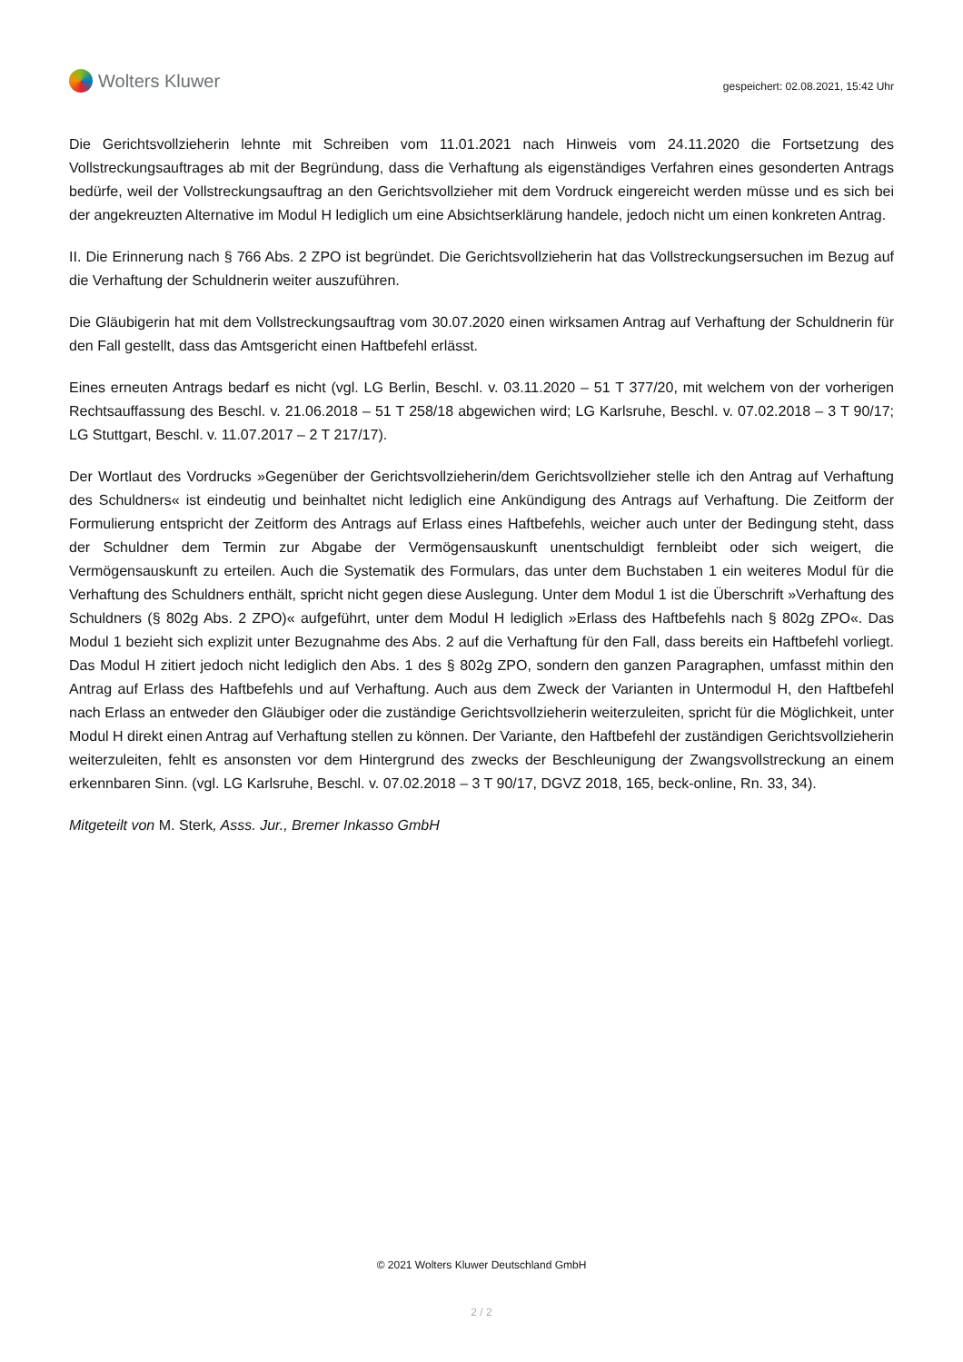Wolters Kluwer
gespeichert: 02.08.2021, 15:42 Uhr
Die Gerichtsvollzieherin lehnte mit Schreiben vom 11.01.2021 nach Hinweis vom 24.11.2020 die Fortsetzung des Vollstreckungsauftrages ab mit der Begründung, dass die Verhaftung als eigenständiges Verfahren eines gesonderten Antrags bedürfe, weil der Vollstreckungsauftrag an den Gerichtsvollzieher mit dem Vordruck eingereicht werden müsse und es sich bei der angekreuzten Alternative im Modul H lediglich um eine Absichtserklärung handele, jedoch nicht um einen konkreten Antrag.
II. Die Erinnerung nach § 766 Abs. 2 ZPO ist begründet. Die Gerichtsvollzieherin hat das Vollstreckungsersuchen im Bezug auf die Verhaftung der Schuldnerin weiter auszuführen.
Die Gläubigerin hat mit dem Vollstreckungsauftrag vom 30.07.2020 einen wirksamen Antrag auf Verhaftung der Schuldnerin für den Fall gestellt, dass das Amtsgericht einen Haftbefehl erlässt.
Eines erneuten Antrags bedarf es nicht (vgl. LG Berlin, Beschl. v. 03.11.2020 – 51 T 377/20, mit welchem von der vorherigen Rechtsauffassung des Beschl. v. 21.06.2018 – 51 T 258/18 abgewichen wird; LG Karlsruhe, Beschl. v. 07.02.2018 – 3 T 90/17; LG Stuttgart, Beschl. v. 11.07.2017 – 2 T 217/17).
Der Wortlaut des Vordrucks »Gegenüber der Gerichtsvollzieherin/dem Gerichtsvollzieher stelle ich den Antrag auf Verhaftung des Schuldners« ist eindeutig und beinhaltet nicht lediglich eine Ankündigung des Antrags auf Verhaftung. Die Zeitform der Formulierung entspricht der Zeitform des Antrags auf Erlass eines Haftbefehls, weicher auch unter der Bedingung steht, dass der Schuldner dem Termin zur Abgabe der Vermögensauskunft unentschuldigt fernbleibt oder sich weigert, die Vermögensauskunft zu erteilen. Auch die Systematik des Formulars, das unter dem Buchstaben 1 ein weiteres Modul für die Verhaftung des Schuldners enthält, spricht nicht gegen diese Auslegung. Unter dem Modul 1 ist die Überschrift »Verhaftung des Schuldners (§ 802g Abs. 2 ZPO)« aufgeführt, unter dem Modul H lediglich »Erlass des Haftbefehls nach § 802g ZPO«. Das Modul 1 bezieht sich explizit unter Bezugnahme des Abs. 2 auf die Verhaftung für den Fall, dass bereits ein Haftbefehl vorliegt. Das Modul H zitiert jedoch nicht lediglich den Abs. 1 des § 802g ZPO, sondern den ganzen Paragraphen, umfasst mithin den Antrag auf Erlass des Haftbefehls und auf Verhaftung. Auch aus dem Zweck der Varianten in Untermodul H, den Haftbefehl nach Erlass an entweder den Gläubiger oder die zuständige Gerichtsvollzieherin weiterzuleiten, spricht für die Möglichkeit, unter Modul H direkt einen Antrag auf Verhaftung stellen zu können. Der Variante, den Haftbefehl der zuständigen Gerichtsvollzieherin weiterzuleiten, fehlt es ansonsten vor dem Hintergrund des zwecks der Beschleunigung der Zwangsvollstreckung an einem erkennbaren Sinn. (vgl. LG Karlsruhe, Beschl. v. 07.02.2018 – 3 T 90/17, DGVZ 2018, 165, beck-online, Rn. 33, 34).
Mitgeteilt von M. Sterk, Asss. Jur., Bremer Inkasso GmbH
© 2021 Wolters Kluwer Deutschland GmbH
2 / 2